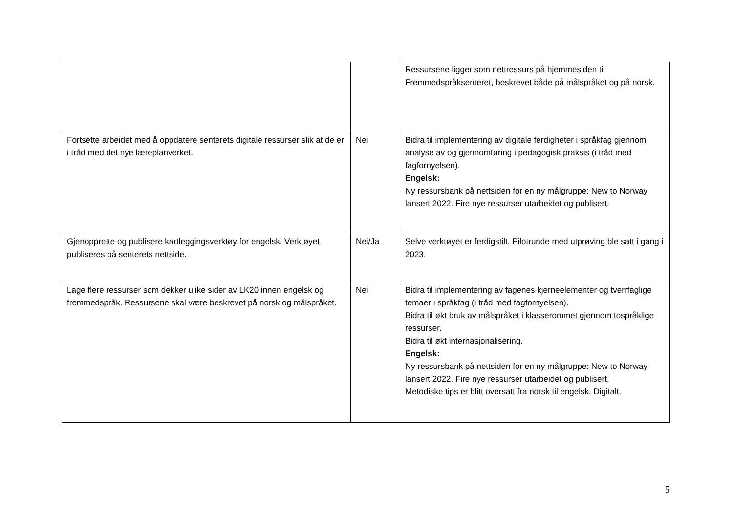| | | Ressursene ligger som nettressurs på hjemmesiden til Fremmedspråksenteret, beskrevet både på målspråket og på norsk. |
| Fortsette arbeidet med å oppdatere senterets digitale ressurser slik at de er i tråd med det nye læreplanverket. | Nei | Bidra til implementering av digitale ferdigheter i språkfag gjennom analyse av og gjennomføring i pedagogisk praksis (i tråd med fagfornyelsen). Engelsk: Ny ressursbank på nettsiden for en ny målgruppe: New to Norway lansert 2022. Fire nye ressurser utarbeidet og publisert. |
| Gjenopprette og publisere kartleggingsverktøy for engelsk. Verktøyet publiseres på senterets nettside. | Nei/Ja | Selve verktøyet er ferdigstilt. Pilotrunde med utprøving ble satt i gang i 2023. |
| Lage flere ressurser som dekker ulike sider av LK20 innen engelsk og fremmedspråk. Ressursene skal være beskrevet på norsk og målspråket. | Nei | Bidra til implementering av fagenes kjerneelementer og tverrfaglige temaer i språkfag (i tråd med fagfornyelsen). Bidra til økt bruk av målspråket i klasserommet gjennom tospråklige ressurser. Bidra til økt internasjonalisering. Engelsk: Ny ressursbank på nettsiden for en ny målgruppe: New to Norway lansert 2022. Fire nye ressurser utarbeidet og publisert. Metodiske tips er blitt oversatt fra norsk til engelsk. Digitalt. |
5